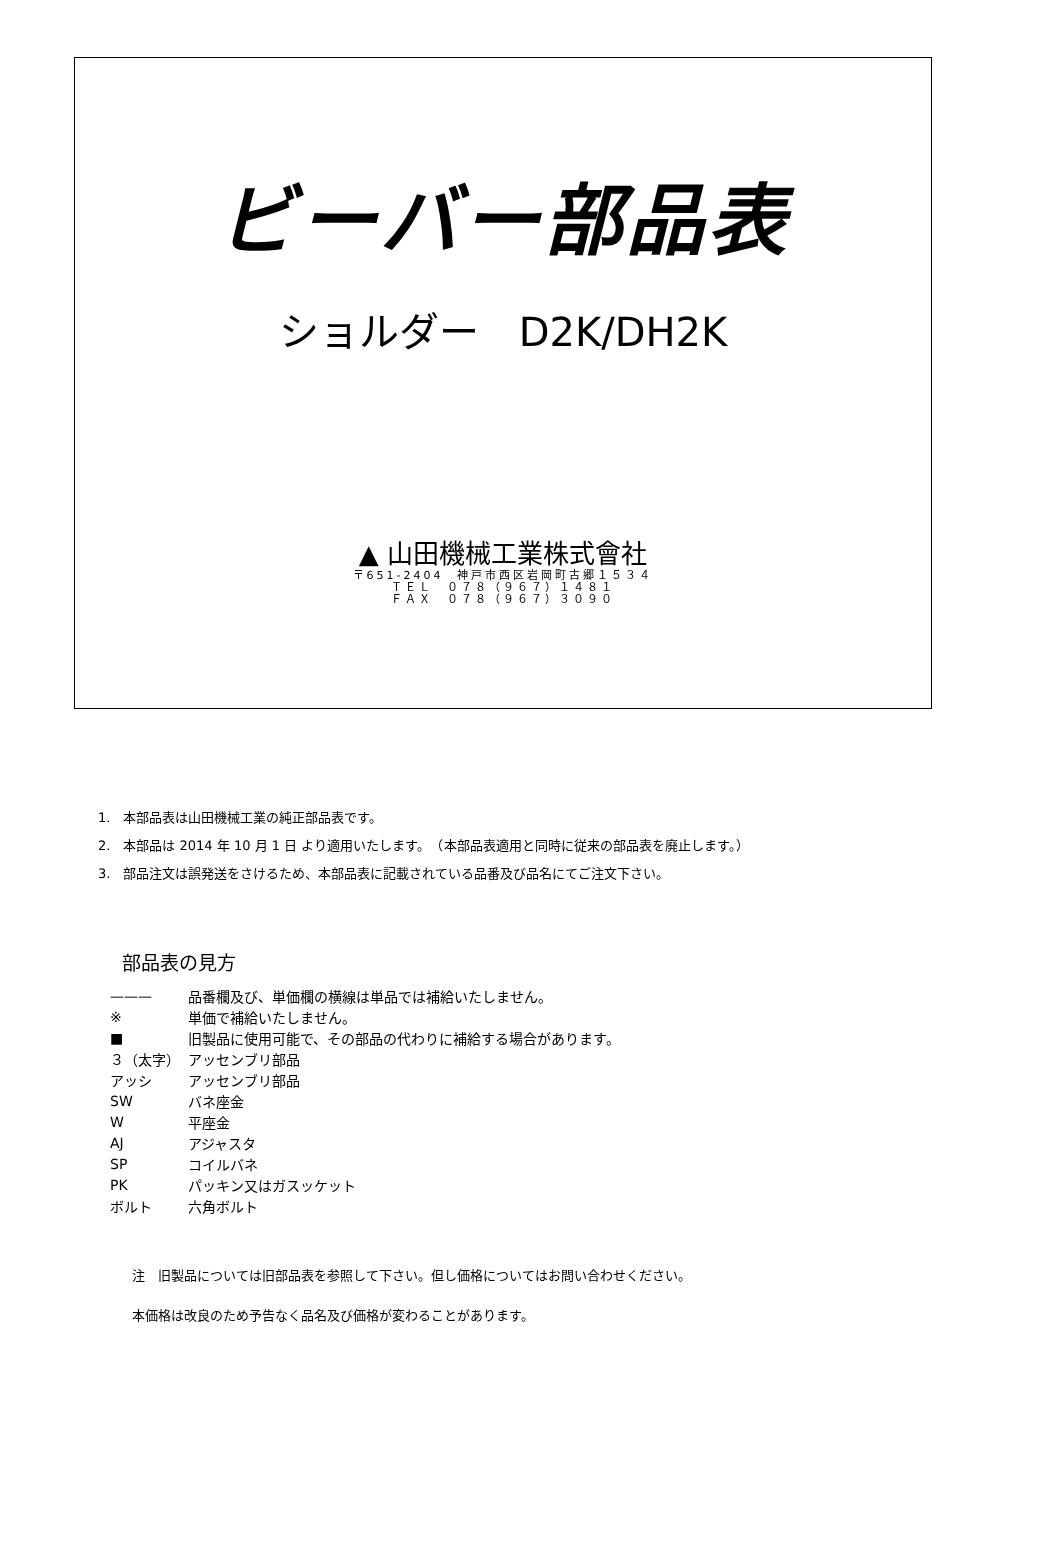ビーバー部品表
ショルダー　D2K/DH2K
▲ 山田機械工業株式會社
〒651-2404　神戸市西区岩岡町古郷１５３４
ＴＥＬ　０７８（９６７）１４８１
ＦＡＸ　０７８（９６７）３０９０
1.　本部品表は山田機械工業の純正部品表です。
2.　本部品は 2014 年 10 月 1 日 より適用いたします。　（本部品表適用と同時に従来の部品表を廃止します。）
3.　部品注文は誤発送をさけるため、本部品表に記載されている品番及び品名にてご注文下さい。
部品表の見方
| ——— | 品番欄及び、単価欄の横線は単品では補給いたしません。 |
| ※ | 単価で補給いたしません。 |
| ■ | 旧製品に使用可能で、その部品の代わりに補給する場合があります。 |
| ３（太字） | アッセンブリ部品 |
| アッシ | アッセンブリ部品 |
| SW | バネ座金 |
| W | 平座金 |
| AJ | アジャスタ |
| SP | コイルバネ |
| PK | パッキン又はガスッケット |
| ボルト | 六角ボルト |
注　旧製品については旧部品表を参照して下さい。但し価格についてはお問い合わせください。
本価格は改良のため予告なく品名及び価格が変わることがあります。